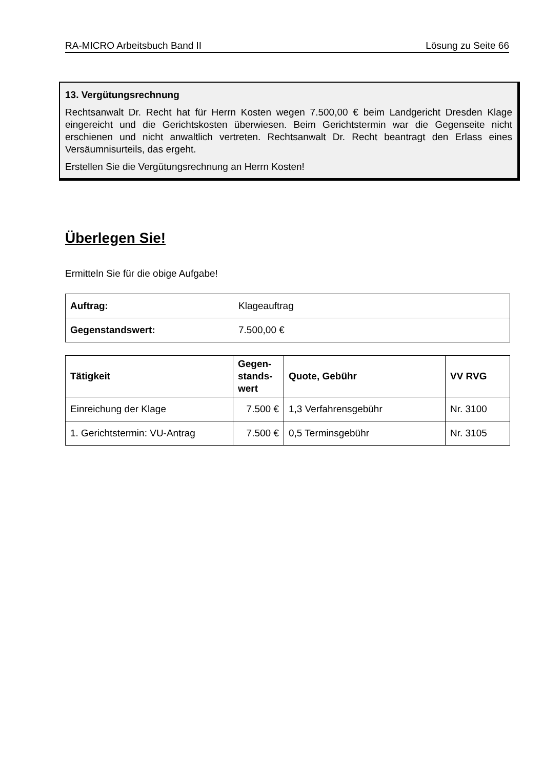RA-MICRO Arbeitsbuch Band II Lösung zu Seite 66
13. Vergütungsrechnung
Rechtsanwalt Dr. Recht hat für Herrn Kosten wegen 7.500,00 € beim Landgericht Dresden Klage eingereicht und die Gerichtskosten überwiesen. Beim Gerichtstermin war die Gegenseite nicht erschienen und nicht anwaltlich vertreten. Rechtsanwalt Dr. Recht beantragt den Erlass eines Versäumnisurteils, das ergeht.
Erstellen Sie die Vergütungsrechnung an Herrn Kosten!
Überlegen Sie!
Ermitteln Sie für die obige Aufgabe!
| Auftrag: | Klageauftrag |
| Gegenstandswert: | 7.500,00 € |
| Tätigkeit | Gegen- stands- wert | Quote, Gebühr | VV RVG |
| --- | --- | --- | --- |
| Einreichung der Klage | 7.500 € | 1,3 Verfahrensgebühr | Nr. 3100 |
| 1. Gerichtstermin: VU-Antrag | 7.500 € | 0,5 Terminsgebühr | Nr. 3105 |